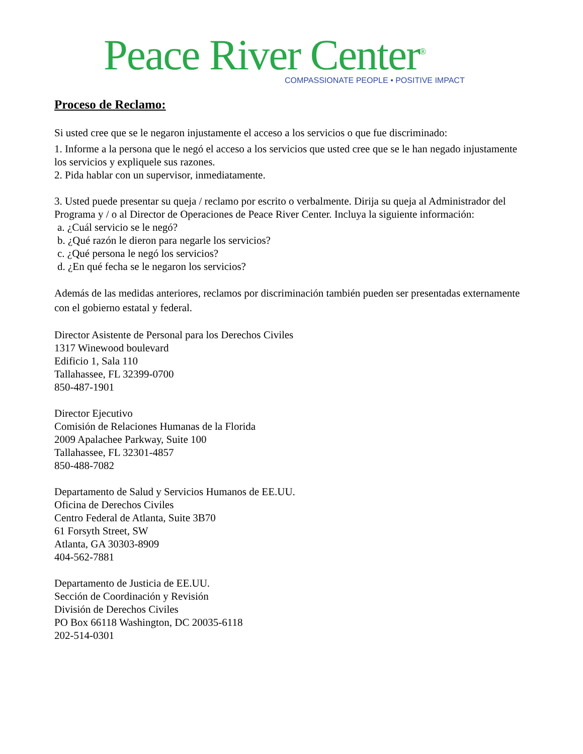Peace River Center<sup>®</sup>
COMPASSIONATE PEOPLE • POSITIVE IMPACT
Proceso de Reclamo:
Si usted cree que se le negaron injustamente el acceso a los servicios o que fue discriminado:
1. Informe a la persona que le negó el acceso a los servicios que usted cree que se le han negado injustamente los servicios y expliquele sus razones.
2. Pida hablar con un supervisor, inmediatamente.
3. Usted puede presentar su queja / reclamo por escrito o verbalmente. Dirija su queja al Administrador del Programa y / o al Director de Operaciones de Peace River Center. Incluya la siguiente información:
a. ¿Cuál servicio se le negó?
b. ¿Qué razón le dieron para negarle los servicios?
c. ¿Qué persona le negó los servicios?
d. ¿En qué fecha se le negaron los servicios?
Además de las medidas anteriores, reclamos por discriminación también pueden ser presentadas externamente con el gobierno estatal y federal.
Director Asistente de Personal para los Derechos Civiles
1317 Winewood boulevard
Edificio 1, Sala 110
Tallahassee, FL 32399-0700
850-487-1901
Director Ejecutivo
Comisión de Relaciones Humanas de la Florida
2009 Apalachee Parkway, Suite 100
Tallahassee, FL 32301-4857
850-488-7082
Departamento de Salud y Servicios Humanos de EE.UU.
Oficina de Derechos Civiles
Centro Federal de Atlanta, Suite 3B70
61 Forsyth Street, SW
Atlanta, GA 30303-8909
404-562-7881
Departamento de Justicia de EE.UU.
Sección de Coordinación y Revisión
División de Derechos Civiles
PO Box 66118 Washington, DC 20035-6118
202-514-0301